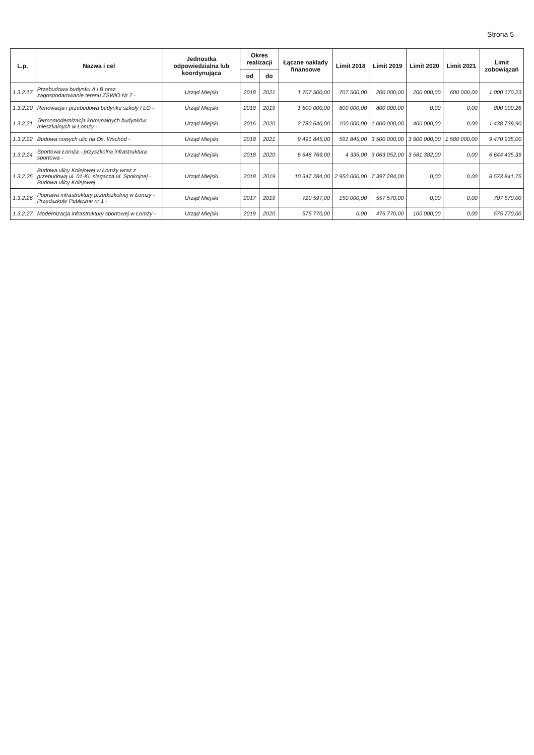Strona 5
| L.p. | Nazwa i cel | Jednostka odpowiedzialna lub koordynująca | Okres realizacji | | Łączne nakłady finansowe | Limit 2018 | Limit 2019 | Limit 2020 | Limit 2021 | Limit zobowiązań |
| --- | --- | --- | --- | --- | --- | --- | --- | --- | --- | --- |
| | | | od | do | | | | | | |
| 1.3.2.17 | Przebudowa budynku A i B oraz zagospodarowanie terenu ZSWiO Nr 7 - | Urząd Miejski | 2018 | 2021 | 1 707 500,00 | 707 500,00 | 200 000,00 | 200 000,00 | 600 000,00 | 1 000 170,23 |
| 1.3.2.20 | Renowacja i przebudowa budynku szkoły I LO - | Urząd Miejski | 2018 | 2019 | 1 600 000,00 | 800 000,00 | 800 000,00 | 0,00 | 0,00 | 800 000,26 |
| 1.3.2.21 | Termomodernizacja komunalnych budynków mieszkalnych w Łomży - | Urząd Miejski | 2016 | 2020 | 2 780 640,00 | 100 000,00 | 1 000 000,00 | 400 000,00 | 0,00 | 1 438 739,90 |
| 1.3.2.22 | Budowa nowych ulic na Os. Wschód - | Urząd Miejski | 2018 | 2021 | 9 491 845,00 | 591 845,00 | 3 500 000,00 | 3 900 000,00 | 1 500 000,00 | 9 470 935,00 |
| 1.3.2.24 | Sportowa Łomża - przyszkolna infrastruktura sportowa - | Urząd Miejski | 2018 | 2020 | 6 648 769,00 | 4 335,00 | 3 063 052,00 | 3 581 382,00 | 0,00 | 6 644 435,39 |
| 1.3.2.25 | Budowa ulicy Kolejowej w Łomży wraz z przebudową ul. 01-KL sięgacza ul. Spokojnej - Budowa ulicy Kolejowej | Urząd Miejski | 2018 | 2019 | 10 347 284,00 | 2 950 000,00 | 7 397 284,00 | 0,00 | 0,00 | 8 573 841,75 |
| 1.3.2.26 | Poprawa infrastruktury przedszkolnej w Łomży - Przedszkole Publiczne nr 1 - | Urząd Miejski | 2017 | 2019 | 720 597,00 | 150 000,00 | 557 570,00 | 0,00 | 0,00 | 707 570,00 |
| 1.3.2.27 | Modernizacja infrastruktury sportowej w Łomży - | Urząd Miejski | 2019 | 2020 | 575 770,00 | 0,00 | 475 770,00 | 100 000,00 | 0,00 | 575 770,00 |